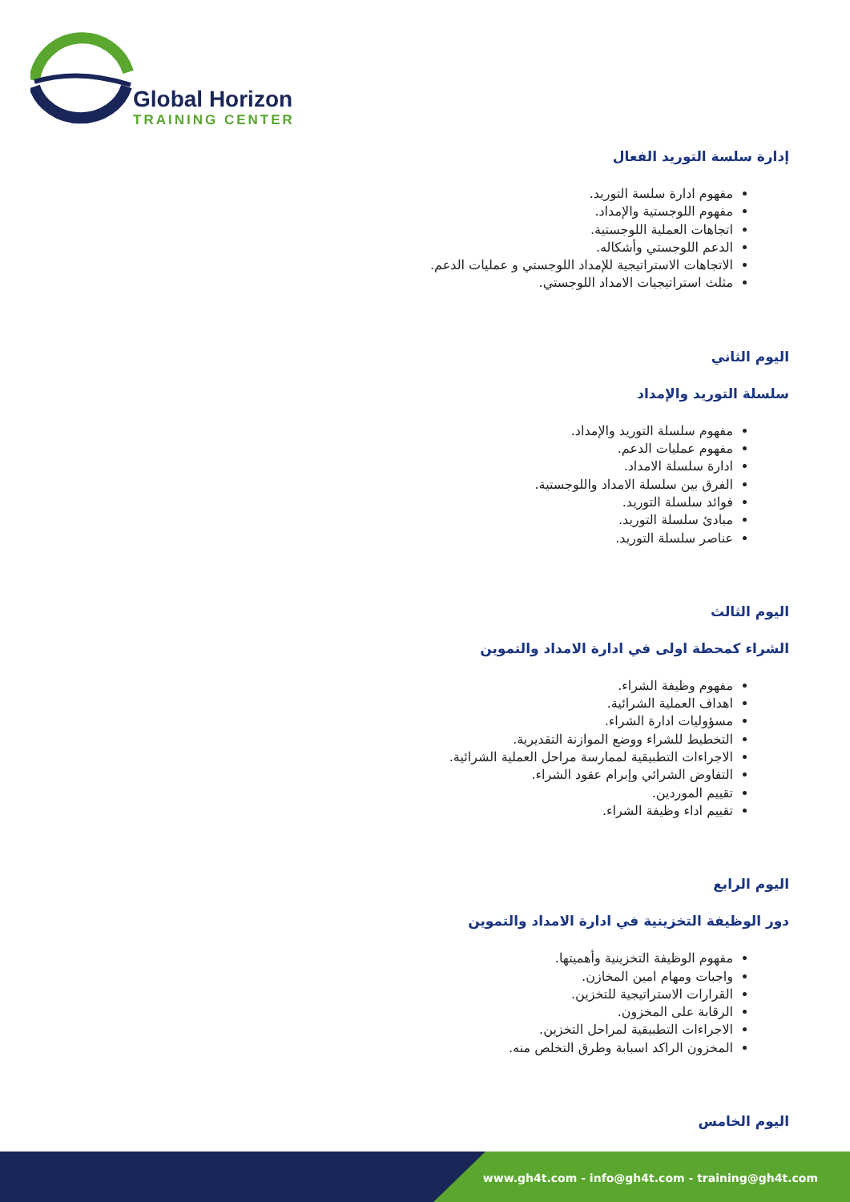Global Horizon
TRAINING CENTER
إدارة سلسة التوريد الفعال
مفهوم ادارة سلسة التوريد.
مفهوم اللوجستية والإمداد.
اتجاهات العملية اللوجستية.
الدعم اللوجستي وأشكاله.
الاتجاهات الاستراتيجية للإمداد اللوجستي و عمليات الدعم.
مثلث استراتيجيات الامداد اللوجستي.
اليوم الثاني
سلسلة التوريد والإمداد
مفهوم سلسلة التوريد والإمداد.
مفهوم عمليات الدعم.
ادارة سلسلة الامداد.
الفرق بين سلسلة الامداد واللوجستية.
فوائد سلسلة التوريد.
مبادئ سلسلة التوريد.
عناصر سلسلة التوريد.
اليوم الثالث
الشراء كمحطة اولى في ادارة الامداد والتموين
مفهوم وظيفة الشراء.
اهداف العملية الشرائية.
مسؤوليات ادارة الشراء.
التخطيط للشراء ووضع الموازنة التقديرية.
الاجراءات التطبيقية لممارسة مراحل العملية الشرائية.
التفاوض الشرائي وإبرام عقود الشراء.
تقييم الموردين.
تقييم اداء وظيفة الشراء.
اليوم الرابع
دور الوظيفة التخزينية في ادارة الامداد والتموين
مفهوم الوظيفة التخزينية وأهميتها.
واجبات ومهام امين المخازن.
القرارات الاستراتيجية للتخزين.
الرقابة على المخزون.
الاجراءات التطبيقية لمراحل التخزين.
المخزون الراكد اسبابة وطرق التخلص منه.
اليوم الخامس
www.gh4t.com - info@gh4t.com - training@gh4t.com